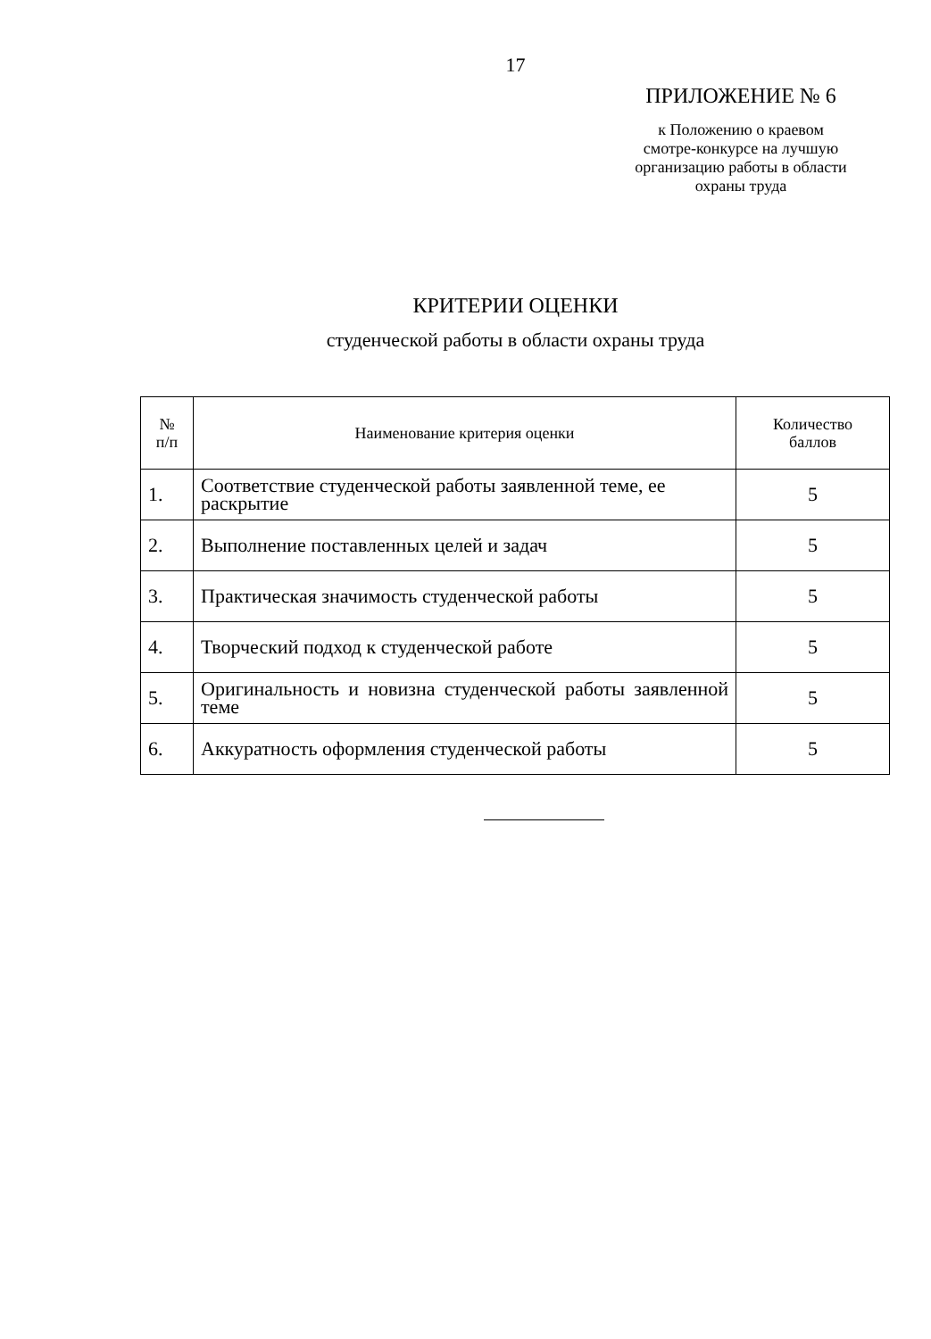17
ПРИЛОЖЕНИЕ № 6
к Положению о краевом
смотре-конкурсе на лучшую
организацию работы в области
охраны труда
КРИТЕРИИ ОЦЕНКИ
студенческой работы в области охраны труда
| № п/п | Наименование критерия оценки | Количество баллов |
| --- | --- | --- |
| 1. | Соответствие студенческой работы заявленной теме, ее раскрытие | 5 |
| 2. | Выполнение поставленных целей и задач | 5 |
| 3. | Практическая значимость студенческой работы | 5 |
| 4. | Творческий подход к студенческой работе | 5 |
| 5. | Оригинальность и новизна студенческой работы заявленной теме | 5 |
| 6. | Аккуратность оформления студенческой работы | 5 |